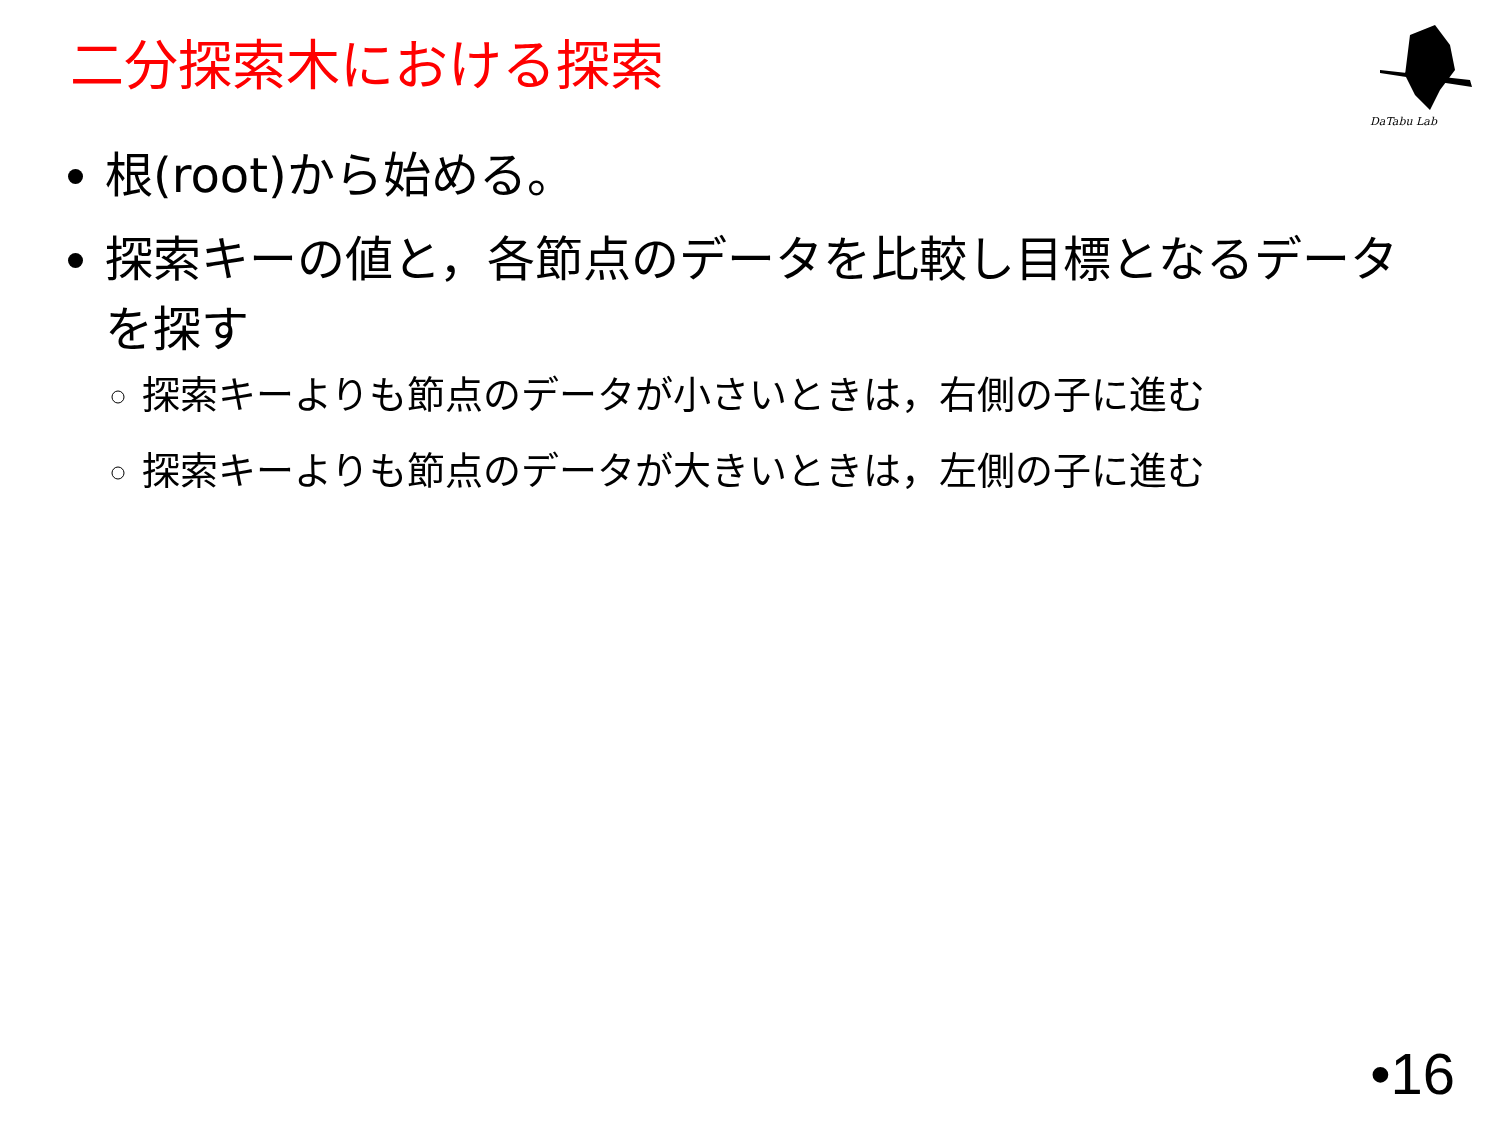二分探索木における探索
DaTabu Lab
根(root)から始める。
探索キーの値と，各節点のデータを比較し目標となるデータを探す
探索キーよりも節点のデータが小さいときは，右側の子に進む
探索キーよりも節点のデータが大きいときは，左側の子に進む
•16